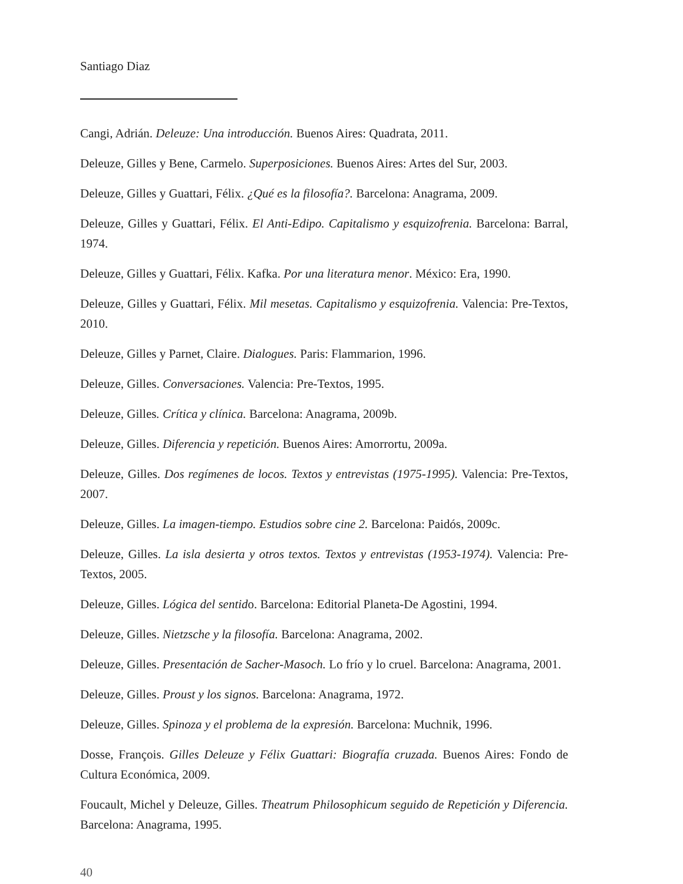Santiago Diaz
Cangi, Adrián. Deleuze: Una introducción. Buenos Aires: Quadrata, 2011.
Deleuze, Gilles y Bene, Carmelo. Superposiciones. Buenos Aires: Artes del Sur, 2003.
Deleuze, Gilles y Guattari, Félix. ¿Qué es la filosofía?. Barcelona: Anagrama, 2009.
Deleuze, Gilles y Guattari, Félix. El Anti-Edipo. Capitalismo y esquizofrenia. Barcelona: Barral, 1974.
Deleuze, Gilles y Guattari, Félix. Kafka. Por una literatura menor. México: Era, 1990.
Deleuze, Gilles y Guattari, Félix. Mil mesetas. Capitalismo y esquizofrenia. Valencia: Pre-Textos, 2010.
Deleuze, Gilles y Parnet, Claire. Dialogues. Paris: Flammarion, 1996.
Deleuze, Gilles. Conversaciones. Valencia: Pre-Textos, 1995.
Deleuze, Gilles. Crítica y clínica. Barcelona: Anagrama, 2009b.
Deleuze, Gilles. Diferencia y repetición. Buenos Aires: Amorrortu, 2009a.
Deleuze, Gilles. Dos regímenes de locos. Textos y entrevistas (1975-1995). Valencia: Pre-Textos, 2007.
Deleuze, Gilles. La imagen-tiempo. Estudios sobre cine 2. Barcelona: Paidós, 2009c.
Deleuze, Gilles. La isla desierta y otros textos. Textos y entrevistas (1953-1974). Valencia: Pre-Textos, 2005.
Deleuze, Gilles. Lógica del sentido. Barcelona: Editorial Planeta-De Agostini, 1994.
Deleuze, Gilles. Nietzsche y la filosofía. Barcelona: Anagrama, 2002.
Deleuze, Gilles. Presentación de Sacher-Masoch. Lo frío y lo cruel. Barcelona: Anagrama, 2001.
Deleuze, Gilles. Proust y los signos. Barcelona: Anagrama, 1972.
Deleuze, Gilles. Spinoza y el problema de la expresión. Barcelona: Muchnik, 1996.
Dosse, François. Gilles Deleuze y Félix Guattari: Biografía cruzada. Buenos Aires: Fondo de Cultura Económica, 2009.
Foucault, Michel y Deleuze, Gilles. Theatrum Philosophicum seguido de Repetición y Diferencia. Barcelona: Anagrama, 1995.
40